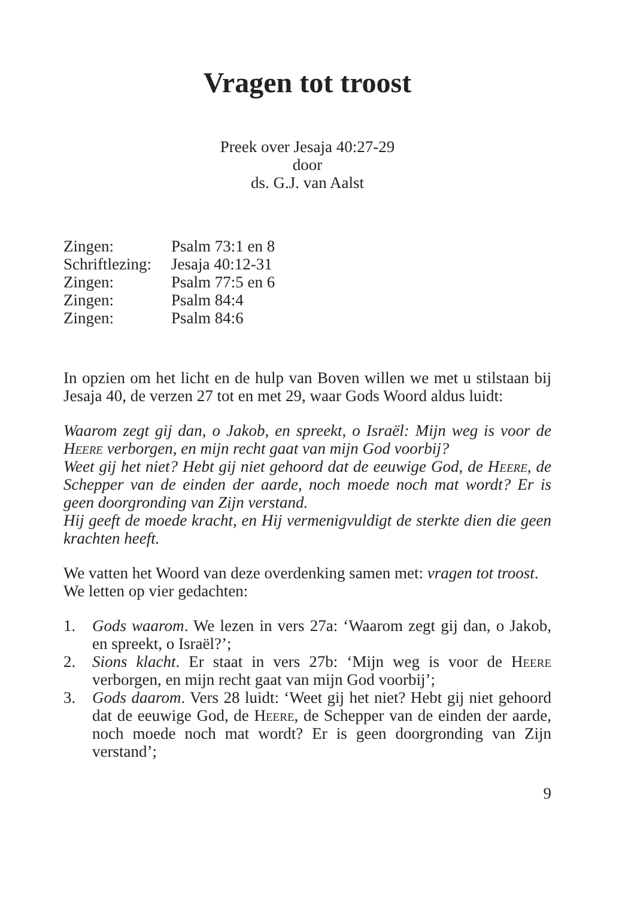Vragen tot troost
Preek over Jesaja 40:27-29
door
ds. G.J. van Aalst
Zingen: Psalm 73:1 en 8
Schriftlezing: Jesaja 40:12-31
Zingen: Psalm 77:5 en 6
Zingen: Psalm 84:4
Zingen: Psalm 84:6
In opzien om het licht en de hulp van Boven willen we met u stilstaan bij Jesaja 40, de verzen 27 tot en met 29, waar Gods Woord aldus luidt:
Waarom zegt gij dan, o Jakob, en spreekt, o Israël: Mijn weg is voor de Heere verborgen, en mijn recht gaat van mijn God voorbij?
Weet gij het niet? Hebt gij niet gehoord dat de eeuwige God, de Heere, de Schepper van de einden der aarde, noch moede noch mat wordt? Er is geen doorgronding van Zijn verstand.
Hij geeft de moede kracht, en Hij vermenigvuldigt de sterkte dien die geen krachten heeft.
We vatten het Woord van deze overdenking samen met: vragen tot troost.
We letten op vier gedachten:
1. Gods waarom. We lezen in vers 27a: ‘Waarom zegt gij dan, o Jakob, en spreekt, o Israël?’;
2. Sions klacht. Er staat in vers 27b: ‘Mijn weg is voor de Heere verborgen, en mijn recht gaat van mijn God voorbij’;
3. Gods daarom. Vers 28 luidt: ‘Weet gij het niet? Hebt gij niet gehoord dat de eeuwige God, de Heere, de Schepper van de einden der aarde, noch moede noch mat wordt? Er is geen doorgronding van Zijn verstand’;
9